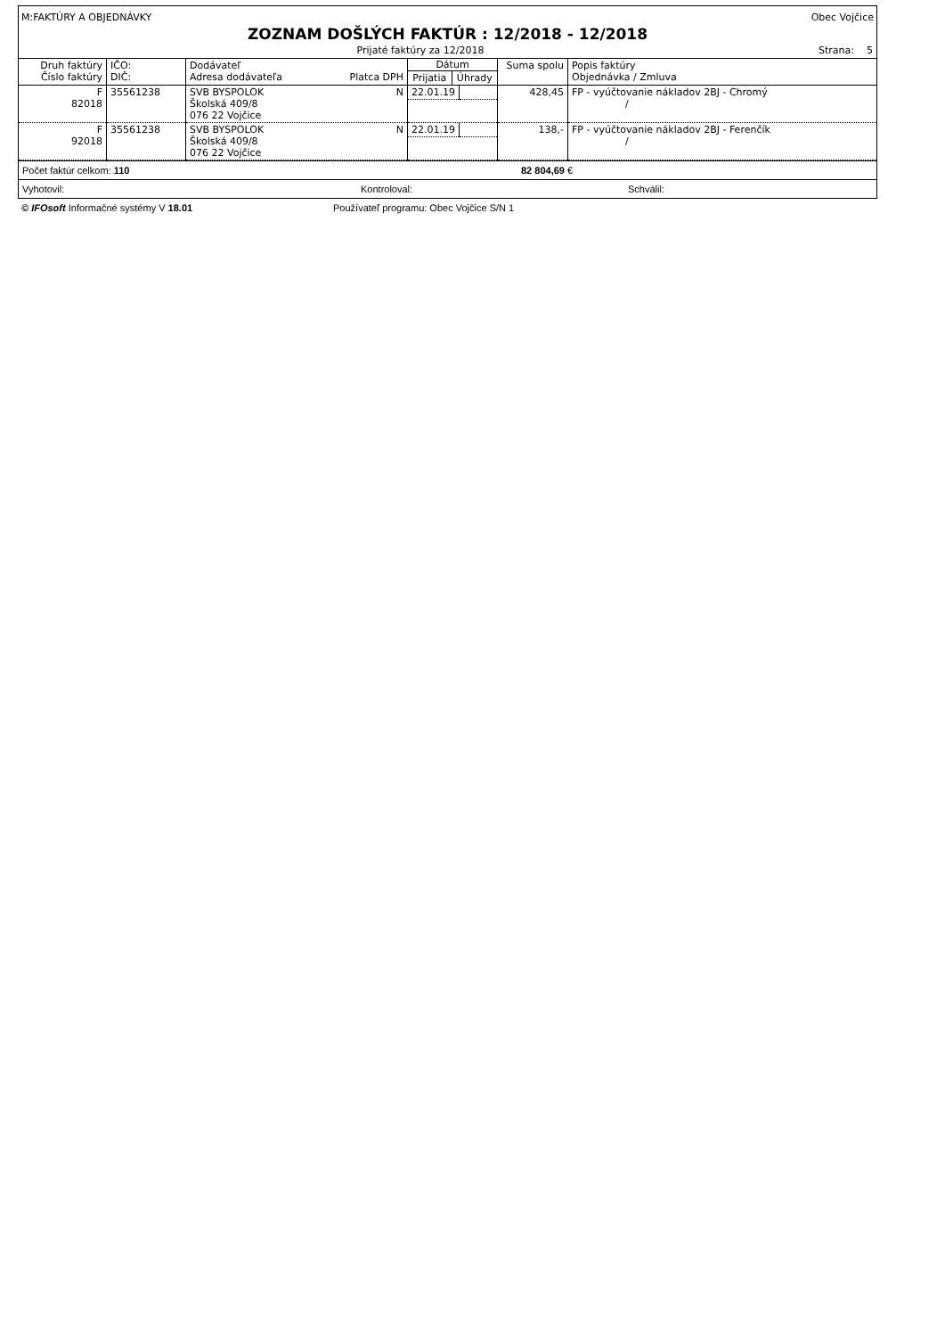M:FAKTÚRY A OBJEDNÁVKY Obec Vojčice
ZOZNAM DOŠLÝCH FAKTÚR : 12/2018 - 12/2018
Prijaté faktúry za 12/2018 Strana: 5
| Druh faktúry Číslo faktúry | IČO: DIČ: | Dodávateľ Adresa dodávateľa Platca DPH | Dátum / Prijatia / Úhrady / / --- / --- / | Suma spolu | Popis faktúry Objednávka / Zmluva |
| --- | --- | --- | --- | --- | --- |
| F 82018 | 35561238 | SVB BYSPOLOK N Školská 409/8 076 22 Vojčice | / 22.01.19 / / | 428,45 | FP - vyúčtovanie nákladov 2BJ - Chromý / |
| F 92018 | 35561238 | SVB BYSPOLOK N Školská 409/8 076 22 Vojčice | / 22.01.19 / / | 138,- | FP - vyúčtovanie nákladov 2BJ - Ferenčík / |
Počet faktúr celkom: 110 82 804,69 €
Vyhotovil: Kontroloval: Schválil:
© IFOsoft Informačné systémy V 18.01 Používateľ programu: Obec Vojčice S/N 1